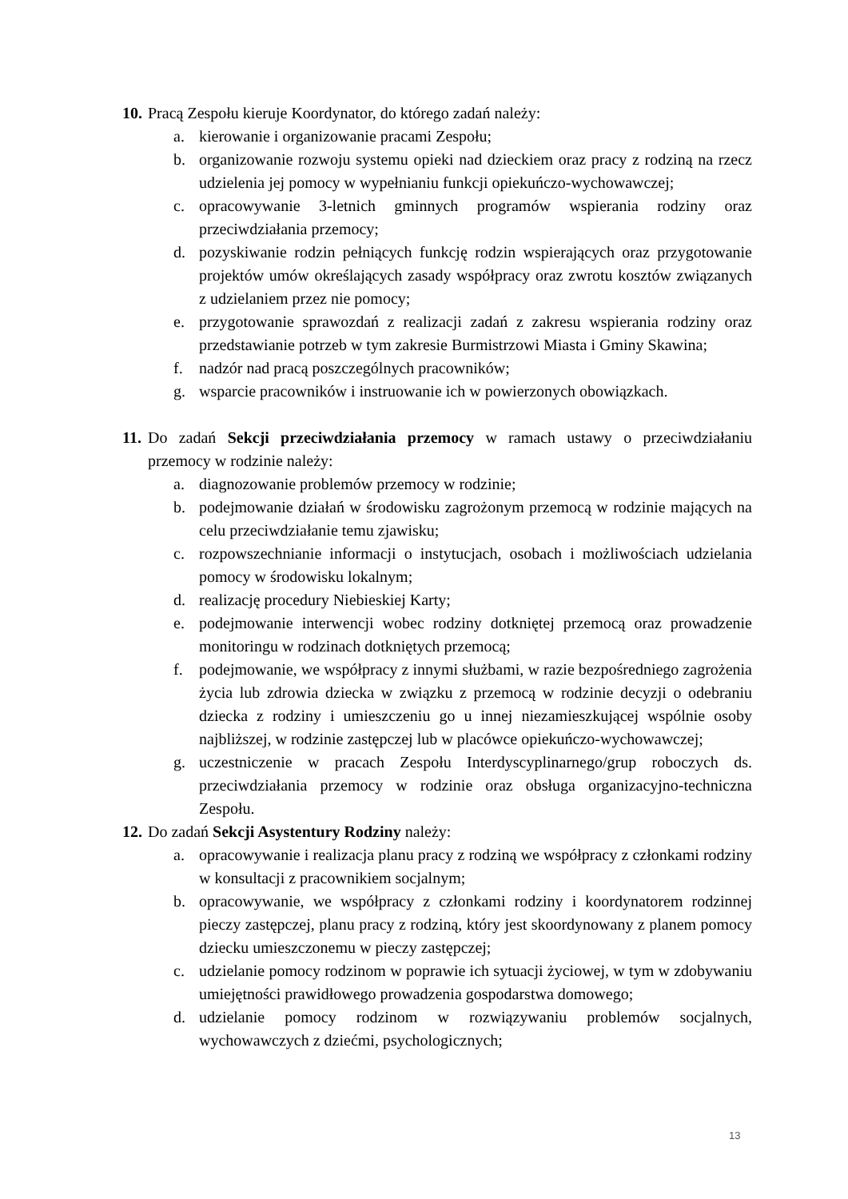10. Pracą Zespołu kieruje Koordynator, do którego zadań należy:
a. kierowanie i organizowanie pracami Zespołu;
b. organizowanie rozwoju systemu opieki nad dzieckiem oraz pracy z rodziną na rzecz udzielenia jej pomocy w wypełnianiu funkcji opiekuńczo-wychowawczej;
c. opracowywanie 3-letnich gminnych programów wspierania rodziny oraz przeciwdziałania przemocy;
d. pozyskiwanie rodzin pełniących funkcję rodzin wspierających oraz przygotowanie projektów umów określających zasady współpracy oraz zwrotu kosztów związanych z udzielaniem przez nie pomocy;
e. przygotowanie sprawozdań z realizacji zadań z zakresu wspierania rodziny oraz przedstawianie potrzeb w tym zakresie Burmistrzowi Miasta i Gminy Skawina;
f. nadzór nad pracą poszczególnych pracowników;
g. wsparcie pracowników i instruowanie ich w powierzonych obowiązkach.
11. Do zadań Sekcji przeciwdziałania przemocy w ramach ustawy o przeciwdziałaniu przemocy w rodzinie należy:
a. diagnozowanie problemów przemocy w rodzinie;
b. podejmowanie działań w środowisku zagrożonym przemocą w rodzinie mających na celu przeciwdziałanie temu zjawisku;
c. rozpowszechnianie informacji o instytucjach, osobach i możliwościach udzielania pomocy w środowisku lokalnym;
d. realizację procedury Niebieskiej Karty;
e. podejmowanie interwencji wobec rodziny dotkniętej przemocą oraz prowadzenie monitoringu w rodzinach dotkniętych przemocą;
f. podejmowanie, we współpracy z innymi służbami, w razie bezpośredniego zagrożenia życia lub zdrowia dziecka w związku z przemocą w rodzinie decyzji o odebraniu dziecka z rodziny i umieszczeniu go u innej niezamieszkującej wspólnie osoby najbliższej, w rodzinie zastępczej lub w placówce opiekuńczo-wychowawczej;
g. uczestniczenie w pracach Zespołu Interdyscyplinarnego/grup roboczych ds. przeciwdziałania przemocy w rodzinie oraz obsługa organizacyjno-techniczna Zespołu.
12. Do zadań Sekcji Asystentury Rodziny należy:
a. opracowywanie i realizacja planu pracy z rodziną we współpracy z członkami rodziny w konsultacji z pracownikiem socjalnym;
b. opracowywanie, we współpracy z członkami rodziny i koordynatorem rodzinnej pieczy zastępczej, planu pracy z rodziną, który jest skoordynowany z planem pomocy dziecku umieszczonemu w pieczy zastępczej;
c. udzielanie pomocy rodzinom w poprawie ich sytuacji życiowej, w tym w zdobywaniu umiejętności prawidłowego prowadzenia gospodarstwa domowego;
d. udzielanie pomocy rodzinom w rozwiązywaniu problemów socjalnych, wychowawczych z dziećmi, psychologicznych;
13